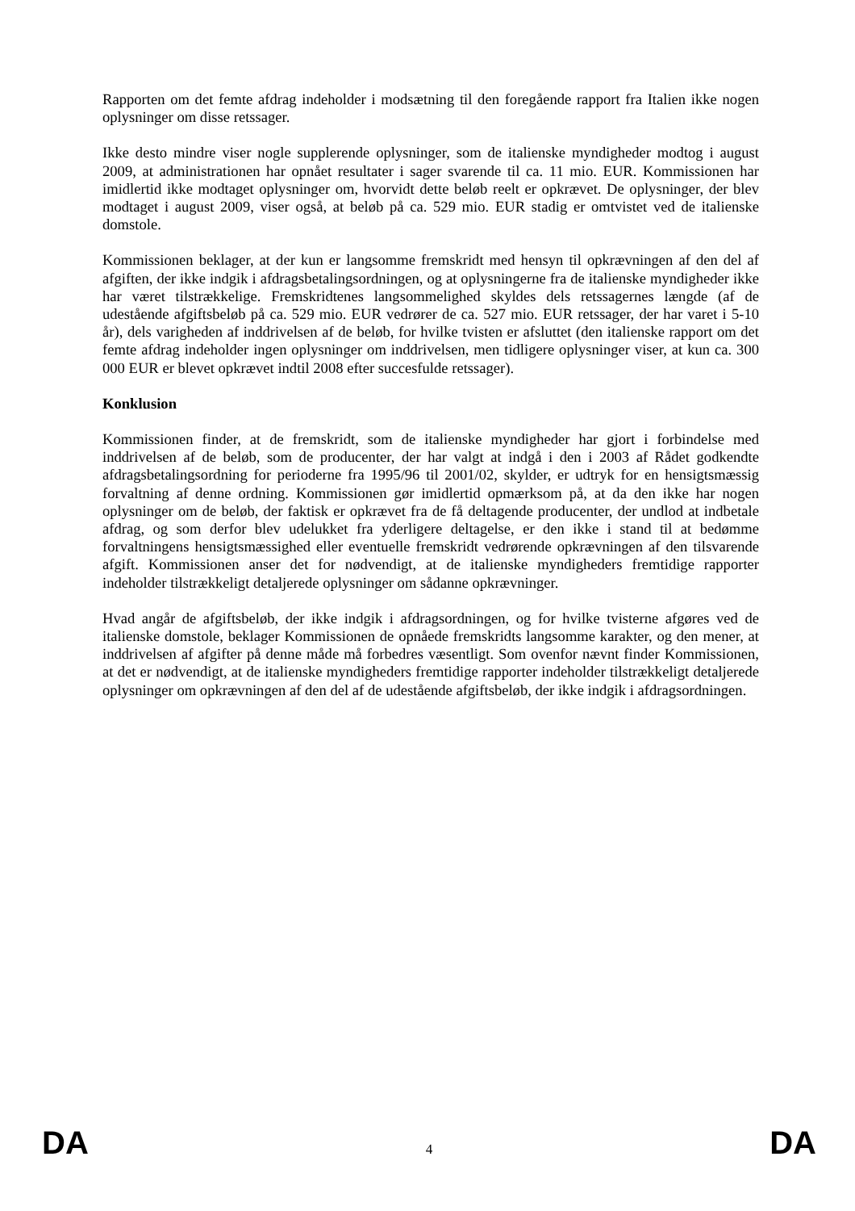Rapporten om det femte afdrag indeholder i modsætning til den foregående rapport fra Italien ikke nogen oplysninger om disse retssager.
Ikke desto mindre viser nogle supplerende oplysninger, som de italienske myndigheder modtog i august 2009, at administrationen har opnået resultater i sager svarende til ca. 11 mio. EUR. Kommissionen har imidlertid ikke modtaget oplysninger om, hvorvidt dette beløb reelt er opkrævet. De oplysninger, der blev modtaget i august 2009, viser også, at beløb på ca. 529 mio. EUR stadig er omtvistet ved de italienske domstole.
Kommissionen beklager, at der kun er langsomme fremskridt med hensyn til opkrævningen af den del af afgiften, der ikke indgik i afdragsbetalingsordningen, og at oplysningerne fra de italienske myndigheder ikke har været tilstrækkelige. Fremskridtenes langsommelighed skyldes dels retssagernes længde (af de udestående afgiftsbeløb på ca. 529 mio. EUR vedrører de ca. 527 mio. EUR retssager, der har varet i 5-10 år), dels varigheden af inddrivelsen af de beløb, for hvilke tvisten er afsluttet (den italienske rapport om det femte afdrag indeholder ingen oplysninger om inddrivelsen, men tidligere oplysninger viser, at kun ca. 300 000 EUR er blevet opkrævet indtil 2008 efter succesfulde retssager).
Konklusion
Kommissionen finder, at de fremskridt, som de italienske myndigheder har gjort i forbindelse med inddrivelsen af de beløb, som de producenter, der har valgt at indgå i den i 2003 af Rådet godkendte afdragsbetalingsordning for perioderne fra 1995/96 til 2001/02, skylder, er udtryk for en hensigtsmæssig forvaltning af denne ordning. Kommissionen gør imidlertid opmærksom på, at da den ikke har nogen oplysninger om de beløb, der faktisk er opkrævet fra de få deltagende producenter, der undlod at indbetale afdrag, og som derfor blev udelukket fra yderligere deltagelse, er den ikke i stand til at bedømme forvaltningens hensigtsmæssighed eller eventuelle fremskridt vedrørende opkrævningen af den tilsvarende afgift. Kommissionen anser det for nødvendigt, at de italienske myndigheders fremtidige rapporter indeholder tilstrækkeligt detaljerede oplysninger om sådanne opkrævninger.
Hvad angår de afgiftsbeløb, der ikke indgik i afdragsordningen, og for hvilke tvisterne afgøres ved de italienske domstole, beklager Kommissionen de opnåede fremskridts langsomme karakter, og den mener, at inddrivelsen af afgifter på denne måde må forbedres væsentligt. Som ovenfor nævnt finder Kommissionen, at det er nødvendigt, at de italienske myndigheders fremtidige rapporter indeholder tilstrækkeligt detaljerede oplysninger om opkrævningen af den del af de udestående afgiftsbeløb, der ikke indgik i afdragsordningen.
DA 4 DA